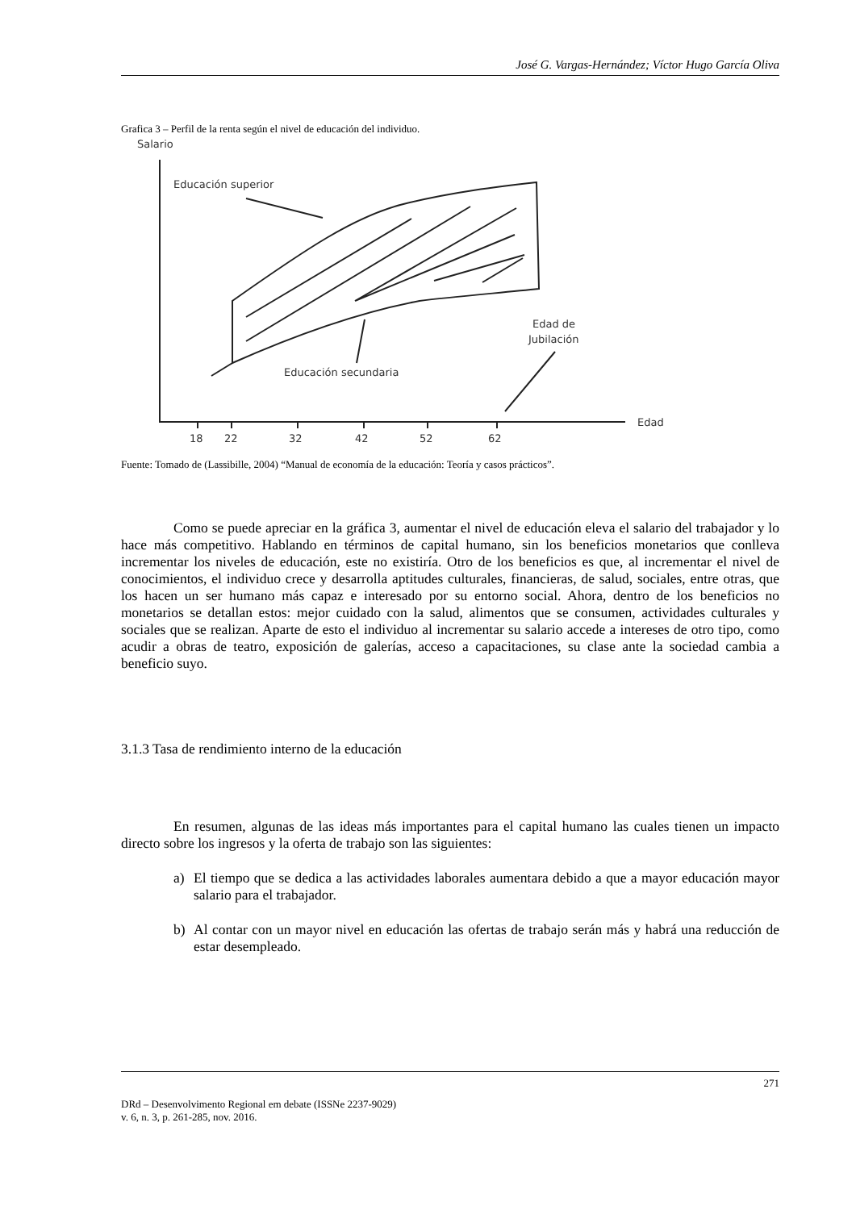José G. Vargas-Hernández; Víctor Hugo García Oliva
Grafica 3 – Perfil de la renta según el nivel de educación del individuo.
Salario
Educación superior
Edad de
Jubilación
Educación secundaria
Edad
18
22
32
42
52
62
Fuente: Tomado de (Lassibille, 2004) “Manual de economía de la educación: Teoría y casos prácticos”.
Como se puede apreciar en la gráfica 3, aumentar el nivel de educación eleva el salario del trabajador y lo hace más competitivo. Hablando en términos de capital humano, sin los beneficios monetarios que conlleva incrementar los niveles de educación, este no existiría. Otro de los beneficios es que, al incrementar el nivel de conocimientos, el individuo crece y desarrolla aptitudes culturales, financieras, de salud, sociales, entre otras, que los hacen un ser humano más capaz e interesado por su entorno social. Ahora, dentro de los beneficios no monetarios se detallan estos: mejor cuidado con la salud, alimentos que se consumen, actividades culturales y sociales que se realizan. Aparte de esto el individuo al incrementar su salario accede a intereses de otro tipo, como acudir a obras de teatro, exposición de galerías, acceso a capacitaciones, su clase ante la sociedad cambia a beneficio suyo.
3.1.3 Tasa de rendimiento interno de la educación
En resumen, algunas de las ideas más importantes para el capital humano las cuales tienen un impacto directo sobre los ingresos y la oferta de trabajo son las siguientes:
a) El tiempo que se dedica a las actividades laborales aumentara debido a que a mayor educación mayor salario para el trabajador.
b) Al contar con un mayor nivel en educación las ofertas de trabajo serán más y habrá una reducción de estar desempleado.
271
DRd – Desenvolvimento Regional em debate (ISSNe 2237-9029)
v. 6, n. 3, p. 261-285, nov. 2016.